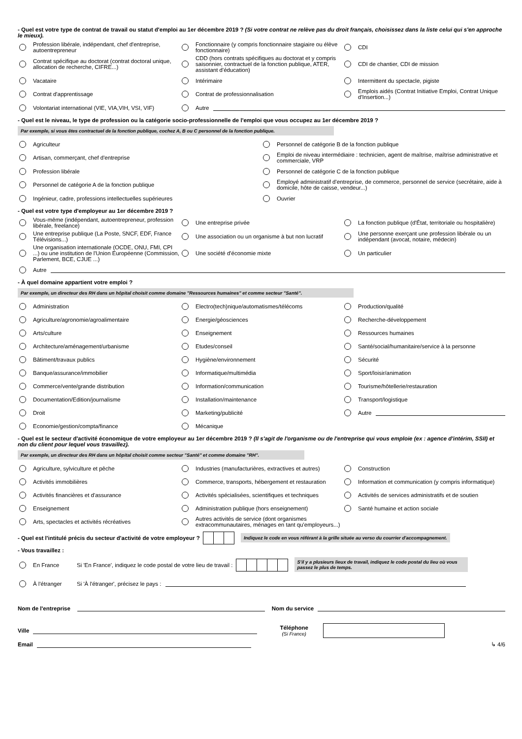- Quel est votre type de contrat de travail ou statut d'emploi au 1er décembre 2019 ? (Si votre contrat ne relève pas du droit français, choisissez dans la liste celui qui s'en approche le mieux).
Profession libérale, indépendant, chef d'entreprise, autoentrepreneur
Fonctionnaire (y compris fonctionnaire stagiaire ou élève fonctionnaire)
CDI
Contrat spécifique au doctorat (contrat doctoral unique, allocation de recherche, CIFRE...)
CDD (hors contrats spécifiques au doctorat et y compris saisonnier, contractuel de la fonction publique, ATER, assistant d'éducation)
CDI de chantier, CDI de mission
Vacataire
Intérimaire
Intermittent du spectacle, pigiste
Contrat d'apprentissage
Contrat de professionnalisation
Emplois aidés (Contrat Initiative Emploi, Contrat Unique d'Insertion...)
Volontariat international (VIE, VIA,VIH, VSI, VIF)
Autre
- Quel est le niveau, le type de profession ou la catégorie socio-professionnelle de l'emploi que vous occupez au 1er décembre 2019 ?
Par exemple, si vous êtes contractuel de la fonction publique, cochez A, B ou C personnel de la fonction publique.
Agriculteur
Personnel de catégorie B de la fonction publique
Artisan, commerçant, chef d'entreprise
Emploi de niveau intermédiaire : technicien, agent de maîtrise, maîtrise administrative et commerciale, VRP
Profession libérale
Personnel de catégorie C de la fonction publique
Personnel de catégorie A de la fonction publique
Employé administratif d'entreprise, de commerce, personnel de service (secrétaire, aide à domicile, hôte de caisse, vendeur...)
Ingénieur, cadre, professions intellectuelles supérieures
Ouvrier
- Quel est votre type d'employeur au 1er décembre 2019 ?
Vous-même (indépendant, autoentrepreneur, profession libérale, freelance)
Une entreprise privée
La fonction publique (d'État, territoriale ou hospitalière)
Une entreprise publique (La Poste, SNCF, EDF, France Télévisions...)
Une association ou un organisme à but non lucratif
Une personne exerçant une profession libérale ou un indépendant (avocat, notaire, médecin)
Une organisation internationale (OCDE, ONU, FMI, CPI ...) ou une institution de l'Union Européenne (Commission, Parlement, BCE, CJUE ...)
Une société d'économie mixte
Un particulier
Autre
- À quel domaine appartient votre emploi ?
Par exemple, un directeur des RH dans un hôpital choisit comme domaine "Ressources humaines" et comme secteur "Santé".
Administration
Electro(tech)nique/automatismes/télécoms
Production/qualité
Agriculture/agronomie/agroalimentaire
Energie/géosciences
Recherche-développement
Arts/culture
Enseignement
Ressources humaines
Architecture/aménagement/urbanisme
Etudes/conseil
Santé/social/humanitaire/service à la personne
Bâtiment/travaux publics
Hygiène/environnement
Sécurité
Banque/assurance/immobilier
Informatique/multimédia
Sport/loisir/animation
Commerce/vente/grande distribution
Information/communication
Tourisme/hôtellerie/restauration
Documentation/Edition/journalisme
Installation/maintenance
Transport/logistique
Droit
Marketing/publicité
Autre
Economie/gestion/compta/finance
Mécanique
- Quel est le secteur d'activité économique de votre employeur au 1er décembre 2019 ? (Il s'agit de l'organisme ou de l'entreprise qui vous emploie (ex : agence d'intérim, SSII) et non du client pour lequel vous travaillez).
Par exemple, un directeur des RH dans un hôpital choisit comme secteur "Santé" et comme domaine "RH".
Agriculture, sylviculture et pêche
Industries (manufacturières, extractives et autres)
Construction
Activités immobilières
Commerce, transports, hébergement et restauration
Information et communication (y compris informatique)
Activités financières et d'assurance
Activités spécialisées, scientifiques et techniques
Activités de services administratifs et de soutien
Enseignement
Administration publique (hors enseignement)
Santé humaine et action sociale
Arts, spectacles et activités récréatives
Autres activités de service (dont organismes extracommunautaires, ménages en tant qu'employeurs...)
- Quel est l'intitulé précis du secteur d'activité de votre employeur ? Indiquez le code en vous référant à la grille située au verso du courrier d'accompagnement.
- Vous travaillez :
En France
Si 'En France', indiquez le code postal de votre lieu de travail : S'il y a plusieurs lieux de travail, indiquez le code postal du lieu où vous passez le plus de temps.
À l'étranger
Si 'À l'étranger', précisez le pays :
Nom de l'entreprise Nom du service
Ville
Téléphone
(Si France)
Email ↳ 4/6